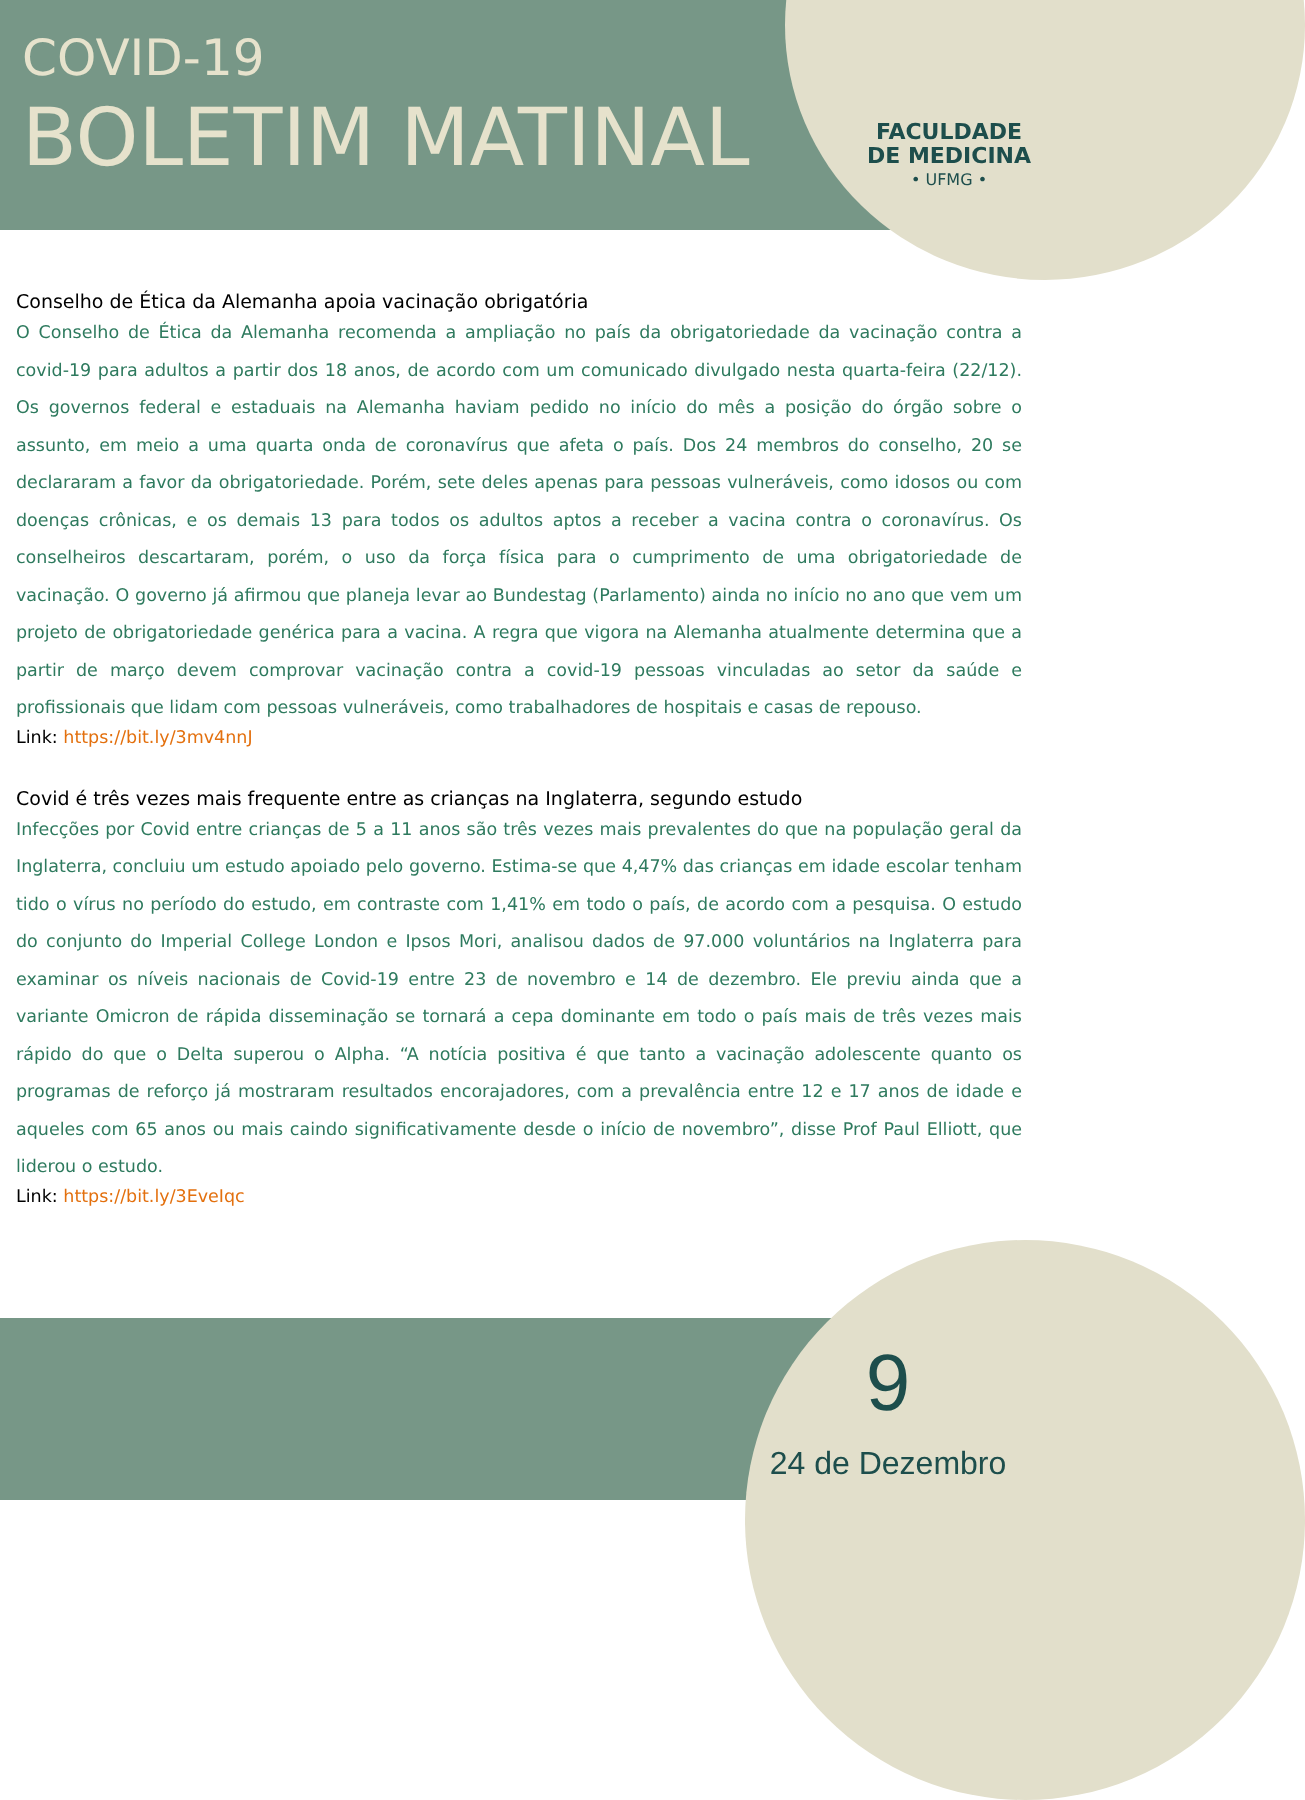COVID-19
BOLETIM MATINAL
FACULDADE
DE MEDICINA
• UFMG •
Conselho de Ética da Alemanha apoia vacinação obrigatória
O Conselho de Ética da Alemanha recomenda a ampliação no país da obrigatoriedade da vacinação contra a covid-19 para adultos a partir dos 18 anos, de acordo com um comunicado divulgado nesta quarta-feira (22/12). Os governos federal e estaduais na Alemanha haviam pedido no início do mês a posição do órgão sobre o assunto, em meio a uma quarta onda de coronavírus que afeta o país. Dos 24 membros do conselho, 20 se declararam a favor da obrigatoriedade. Porém, sete deles apenas para pessoas vulneráveis, como idosos ou com doenças crônicas, e os demais 13 para todos os adultos aptos a receber a vacina contra o coronavírus. Os conselheiros descartaram, porém, o uso da força física para o cumprimento de uma obrigatoriedade de vacinação. O governo já afirmou que planeja levar ao Bundestag (Parlamento) ainda no início no ano que vem um projeto de obrigatoriedade genérica para a vacina. A regra que vigora na Alemanha atualmente determina que a partir de março devem comprovar vacinação contra a covid-19 pessoas vinculadas ao setor da saúde e profissionais que lidam com pessoas vulneráveis, como trabalhadores de hospitais e casas de repouso.
Link: https://bit.ly/3mv4nnJ
Covid é três vezes mais frequente entre as crianças na Inglaterra, segundo estudo
Infecções por Covid entre crianças de 5 a 11 anos são três vezes mais prevalentes do que na população geral da Inglaterra, concluiu um estudo apoiado pelo governo. Estima-se que 4,47% das crianças em idade escolar tenham tido o vírus no período do estudo, em contraste com 1,41% em todo o país, de acordo com a pesquisa. O estudo do conjunto do Imperial College London e Ipsos Mori, analisou dados de 97.000 voluntários na Inglaterra para examinar os níveis nacionais de Covid-19 entre 23 de novembro e 14 de dezembro. Ele previu ainda que a variante Omicron de rápida disseminação se tornará a cepa dominante em todo o país mais de três vezes mais rápido do que o Delta superou o Alpha. “A notícia positiva é que tanto a vacinação adolescente quanto os programas de reforço já mostraram resultados encorajadores, com a prevalência entre 12 e 17 anos de idade e aqueles com 65 anos ou mais caindo significativamente desde o início de novembro”, disse Prof Paul Elliott, que liderou o estudo.
Link: https://bit.ly/3EveIqc
9
24 de Dezembro